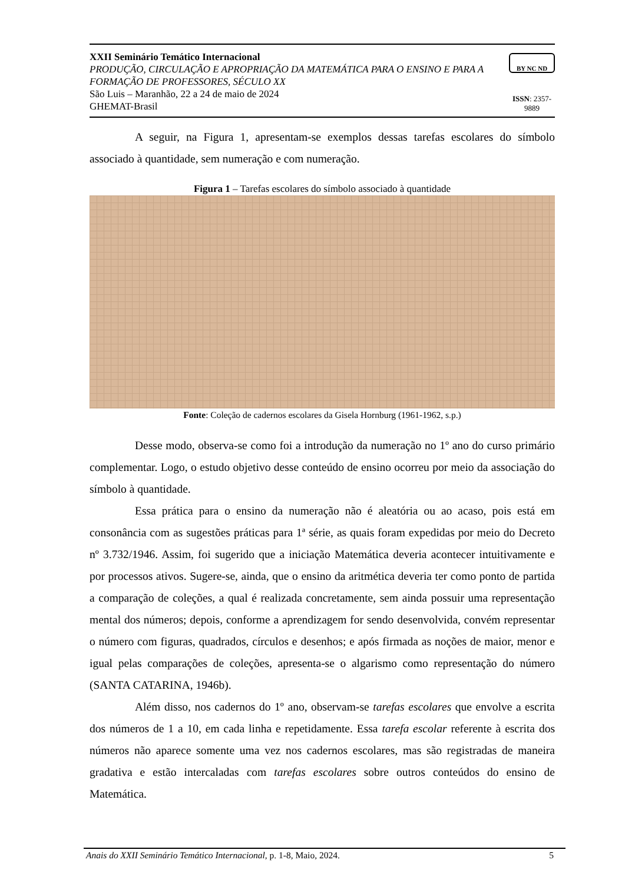XXII Seminário Temático Internacional
PRODUÇÃO, CIRCULAÇÃO E APROPRIAÇÃO DA MATEMÁTICA PARA O ENSINO E PARA A FORMAÇÃO DE PROFESSORES, SÉCULO XX
São Luis – Maranhão, 22 a 24 de maio de 2024
GHEMAT-Brasil
BY NC ND
ISSN: 2357-9889
A seguir, na Figura 1, apresentam-se exemplos dessas tarefas escolares do símbolo associado à quantidade, sem numeração e com numeração.
Figura 1 – Tarefas escolares do símbolo associado à quantidade
Fonte: Coleção de cadernos escolares da Gisela Hornburg (1961-1962, s.p.)
Desse modo, observa-se como foi a introdução da numeração no 1º ano do curso primário complementar. Logo, o estudo objetivo desse conteúdo de ensino ocorreu por meio da associação do símbolo à quantidade.
Essa prática para o ensino da numeração não é aleatória ou ao acaso, pois está em consonância com as sugestões práticas para 1ª série, as quais foram expedidas por meio do Decreto nº 3.732/1946. Assim, foi sugerido que a iniciação Matemática deveria acontecer intuitivamente e por processos ativos. Sugere-se, ainda, que o ensino da aritmética deveria ter como ponto de partida a comparação de coleções, a qual é realizada concretamente, sem ainda possuir uma representação mental dos números; depois, conforme a aprendizagem for sendo desenvolvida, convém representar o número com figuras, quadrados, círculos e desenhos; e após firmada as noções de maior, menor e igual pelas comparações de coleções, apresenta-se o algarismo como representação do número (SANTA CATARINA, 1946b).
Além disso, nos cadernos do 1º ano, observam-se tarefas escolares que envolve a escrita dos números de 1 a 10, em cada linha e repetidamente. Essa tarefa escolar referente à escrita dos números não aparece somente uma vez nos cadernos escolares, mas são registradas de maneira gradativa e estão intercaladas com tarefas escolares sobre outros conteúdos do ensino de Matemática.
Anais do XXII Seminário Temático Internacional, p. 1-8, Maio, 2024. 5